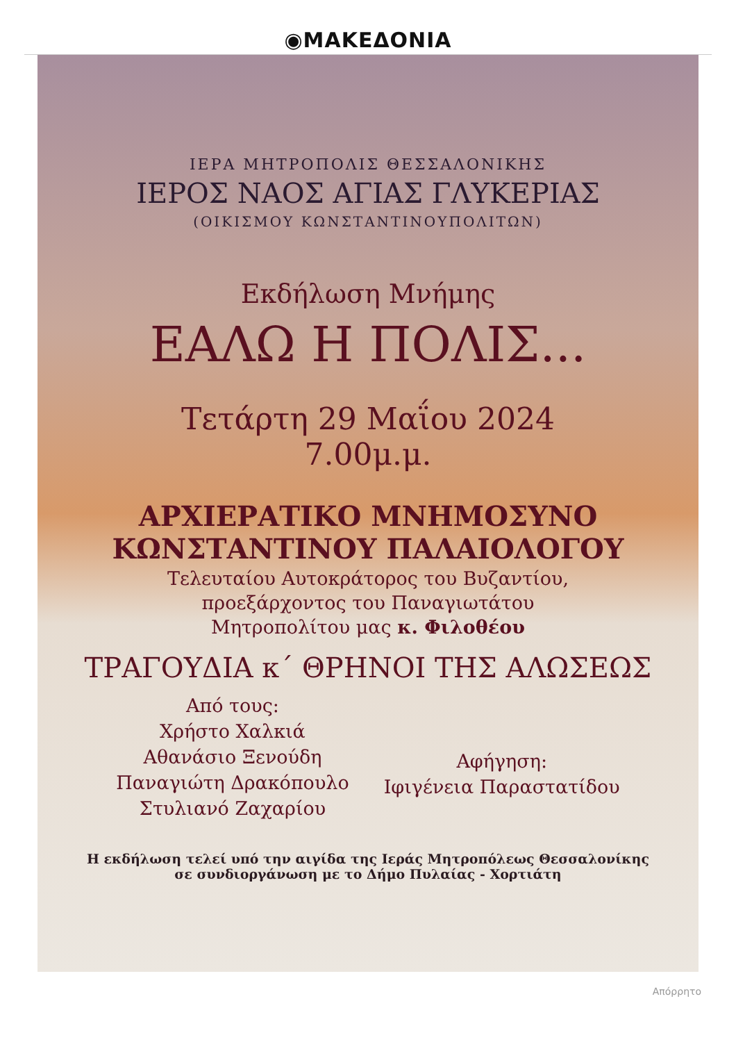◉ΜΑΚΕΔΟΝΙΑ
ΙΕΡΑ ΜΗΤΡΟΠΟΛΙΣ ΘΕΣΣΑΛΟΝΙΚΗΣ
ΙΕΡΟΣ ΝΑΟΣ ΑΓΙΑΣ ΓΛΥΚΕΡΙΑΣ
(ΟΙΚΙΣΜΟΥ ΚΩΝΣΤΑΝΤΙΝΟΥΠΟΛΙΤΩΝ)
Εκδήλωση Μνήμης
ΕΑΛΩ Η ΠΟΛΙΣ...
Τετάρτη 29 Μαΐου 2024
7.00μ.μ.
ΑΡΧΙΕΡΑΤΙΚΟ ΜΝΗΜΟΣΥΝΟ
ΚΩΝΣΤΑΝΤΙΝΟΥ ΠΑΛΑΙΟΛΟΓΟΥ
Τελευταίου Αυτοκράτορος του Βυζαντίου,
προεξάρχοντος του Παναγιωτάτου
Μητροπολίτου μας κ. Φιλοθέου
ΤΡΑΓΟΥΔΙΑ κ΄ ΘΡΗΝΟΙ ΤΗΣ ΑΛΩΣΕΩΣ
Από τους:
Χρήστο Χαλκιά
Αθανάσιο Ξενούδη
Παναγιώτη Δρακόπουλο
Στυλιανό Ζαχαρίου
Αφήγηση:
Ιφιγένεια Παραστατίδου
Η εκδήλωση τελεί υπό την αιγίδα της Ιεράς Μητροπόλεως Θεσσαλονίκης
σε συνδιοργάνωση με το Δήμο Πυλαίας - Χορτιάτη
Απόρρητο